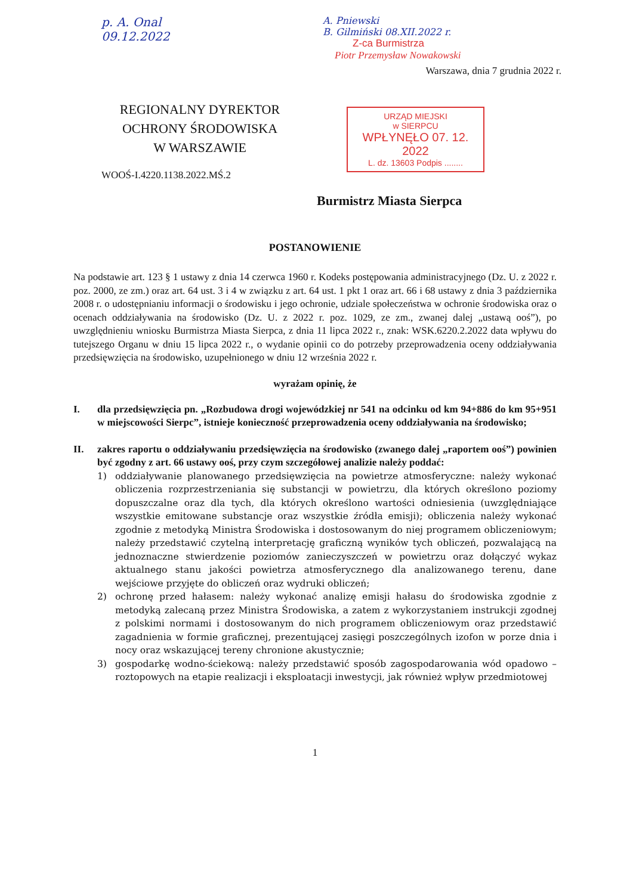p. A. Onal
09.12.2022
REGIONALNY DYREKTOR
OCHRONY ŚRODOWISKA
W WARSZAWIE
WOOŚ-I.4220.1138.2022.MŚ.2
A. Pniewski
B. Gilmiński 08.XII.2022 r.
Z-ca Burmistrza
Piotr Przemysław Nowakowski
Warszawa, dnia 7 grudnia 2022 r.
URZĄD MIEJSKI
w SIERPCU
WPŁYNĘŁO 07. 12. 2022
L. dz. 13603 Podpis ........
Burmistrz Miasta Sierpca
POSTANOWIENIE
Na podstawie art. 123 § 1 ustawy z dnia 14 czerwca 1960 r. Kodeks postępowania administracyjnego (Dz. U. z 2022 r. poz. 2000, ze zm.) oraz art. 64 ust. 3 i 4 w związku z art. 64 ust. 1 pkt 1 oraz art. 66 i 68 ustawy z dnia 3 października 2008 r. o udostępnianiu informacji o środowisku i jego ochronie, udziale społeczeństwa w ochronie środowiska oraz o ocenach oddziaływania na środowisko (Dz. U. z 2022 r. poz. 1029, ze zm., zwanej dalej „ustawą ooś”), po uwzględnieniu wniosku Burmistrza Miasta Sierpca, z dnia 11 lipca 2022 r., znak: WSK.6220.2.2022 data wpływu do tutejszego Organu w dniu 15 lipca 2022 r., o wydanie opinii co do potrzeby przeprowadzenia oceny oddziaływania przedsięwzięcia na środowisko, uzupełnionego w dniu 12 września 2022 r.
wyrażam opinię, że
I. dla przedsięwzięcia pn. „Rozbudowa drogi wojewódzkiej nr 541 na odcinku od km 94+886 do km 95+951 w miejscowości Sierpc”, istnieje konieczność przeprowadzenia oceny oddziaływania na środowisko;
II. zakres raportu o oddziaływaniu przedsięwzięcia na środowisko (zwanego dalej „raportem ooś”) powinien być zgodny z art. 66 ustawy ooś, przy czym szczegółowej analizie należy poddać:
1) oddziaływanie planowanego przedsięwzięcia na powietrze atmosferyczne: należy wykonać obliczenia rozprzestrzeniania się substancji w powietrzu, dla których określono poziomy dopuszczalne oraz dla tych, dla których określono wartości odniesienia (uwzględniające wszystkie emitowane substancje oraz wszystkie źródła emisji); obliczenia należy wykonać zgodnie z metodyką Ministra Środowiska i dostosowanym do niej programem obliczeniowym; należy przedstawić czytelną interpretację graficzną wyników tych obliczeń, pozwalającą na jednoznaczne stwierdzenie poziomów zanieczyszczeń w powietrzu oraz dołączyć wykaz aktualnego stanu jakości powietrza atmosferycznego dla analizowanego terenu, dane wejściowe przyjęte do obliczeń oraz wydruki obliczeń;
2) ochronę przed hałasem: należy wykonać analizę emisji hałasu do środowiska zgodnie z metodyką zalecaną przez Ministra Środowiska, a zatem z wykorzystaniem instrukcji zgodnej z polskimi normami i dostosowanym do nich programem obliczeniowym oraz przedstawić zagadnienia w formie graficznej, prezentującej zasięgi poszczególnych izofon w porze dnia i nocy oraz wskazującej tereny chronione akustycznie;
3) gospodarkę wodno-ściekową: należy przedstawić sposób zagospodarowania wód opadowo – roztopowych na etapie realizacji i eksploatacji inwestycji, jak również wpływ przedmiotowej
1